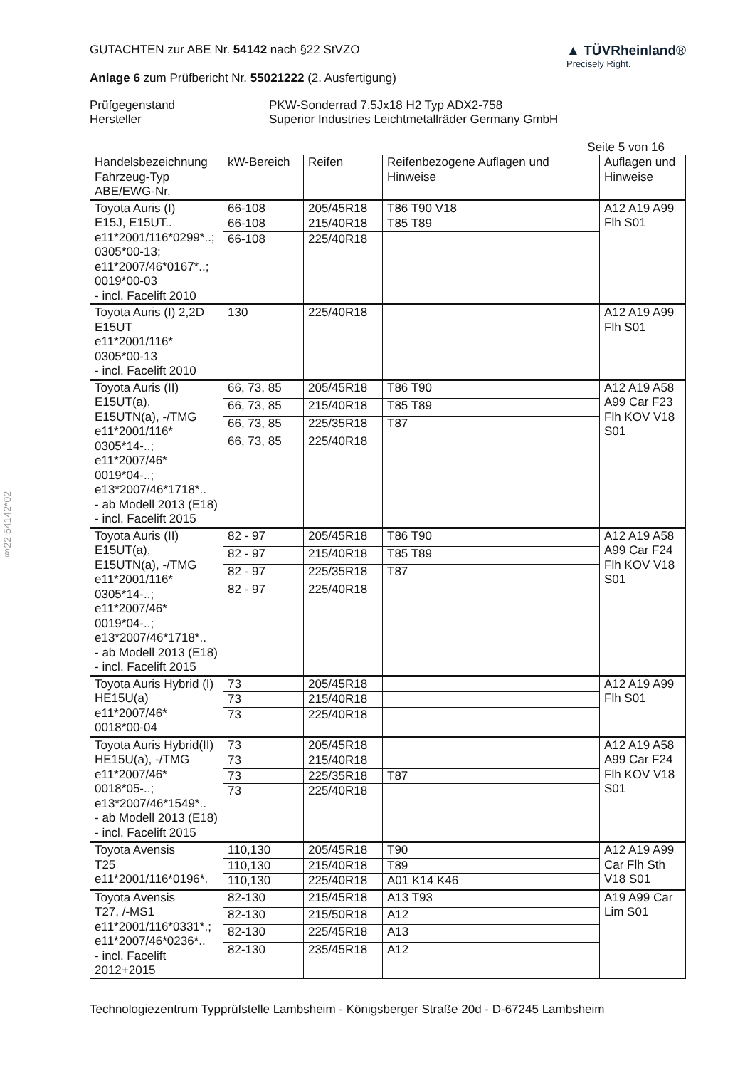§22 54142*02
GUTACHTEN zur ABE Nr. 54142 nach §22 StVZO
Anlage 6 zum Prüfbericht Nr. 55021222 (2. Ausfertigung)
▲ TÜVRheinland®
Precisely Right.
Prüfgegenstand
Hersteller
PKW-Sonderrad 7.5Jx18 H2 Typ ADX2-758
Superior Industries Leichtmetallräder Germany GmbH
Seite 5 von 16
| Handelsbezeichnung Fahrzeug-Typ ABE/EWG-Nr. | kW-Bereich | Reifen | Reifenbezogene Auflagen und Hinweise | Auflagen und Hinweise |
| --- | --- | --- | --- | --- |
| Toyota Auris (I) E15J, E15UT.. e11*2001/116*0299*..; 0305*00-13; e11*2007/46*0167*..; 0019*00-03 - incl. Facelift 2010 | 66-108 | 205/45R18 | T86 T90 V18 | A12 A19 A99 Flh S01 |
| | 66-108 | 215/40R18 | T85 T89 | |
| | 66-108 | 225/40R18 | | |
| Toyota Auris (I) 2,2D E15UT e11*2001/116* 0305*00-13 - incl. Facelift 2010 | 130 | 225/40R18 | | A12 A19 A99 Flh S01 |
| Toyota Auris (II) E15UT(a), E15UTN(a), -/TMG e11*2001/116* 0305*14-..; e11*2007/46* 0019*04-..; e13*2007/46*1718*.. - ab Modell 2013 (E18) - incl. Facelift 2015 | 66, 73, 85 | 205/45R18 | T86 T90 | A12 A19 A58 A99 Car F23 Flh KOV V18 S01 |
| | 66, 73, 85 | 215/40R18 | T85 T89 | |
| | 66, 73, 85 | 225/35R18 | T87 | |
| | 66, 73, 85 | 225/40R18 | | |
| Toyota Auris (II) E15UT(a), E15UTN(a), -/TMG e11*2001/116* 0305*14-..; e11*2007/46* 0019*04-..; e13*2007/46*1718*.. - ab Modell 2013 (E18) - incl. Facelift 2015 | 82 - 97 | 205/45R18 | T86 T90 | A12 A19 A58 A99 Car F24 Flh KOV V18 S01 |
| | 82 - 97 | 215/40R18 | T85 T89 | |
| | 82 - 97 | 225/35R18 | T87 | |
| | 82 - 97 | 225/40R18 | | |
| Toyota Auris Hybrid (I) HE15U(a) e11*2007/46* 0018*00-04 | 73 | 205/45R18 | | A12 A19 A99 Flh S01 |
| | 73 | 215/40R18 | | |
| | 73 | 225/40R18 | | |
| Toyota Auris Hybrid(II) HE15U(a), -/TMG e11*2007/46* 0018*05-..; e13*2007/46*1549*.. - ab Modell 2013 (E18) - incl. Facelift 2015 | 73 | 205/45R18 | | A12 A19 A58 A99 Car F24 Flh KOV V18 S01 |
| | 73 | 215/40R18 | | |
| | 73 | 225/35R18 | T87 | |
| | 73 | 225/40R18 | | |
| Toyota Avensis T25 e11*2001/116*0196*. | 110,130 | 205/45R18 | T90 | A12 A19 A99 Car Flh Sth V18 S01 |
| | 110,130 | 215/40R18 | T89 | |
| | 110,130 | 225/40R18 | A01 K14 K46 | |
| Toyota Avensis T27, /-MS1 e11*2001/116*0331*.; e11*2007/46*0236*.. - incl. Facelift 2012+2015 | 82-130 | 215/45R18 | A13 T93 | A19 A99 Car Lim S01 |
| | 82-130 | 215/50R18 | A12 | |
| | 82-130 | 225/45R18 | A13 | |
| | 82-130 | 235/45R18 | A12 | |
Technologiezentrum Typprüfstelle Lambsheim - Königsberger Straße 20d - D-67245 Lambsheim